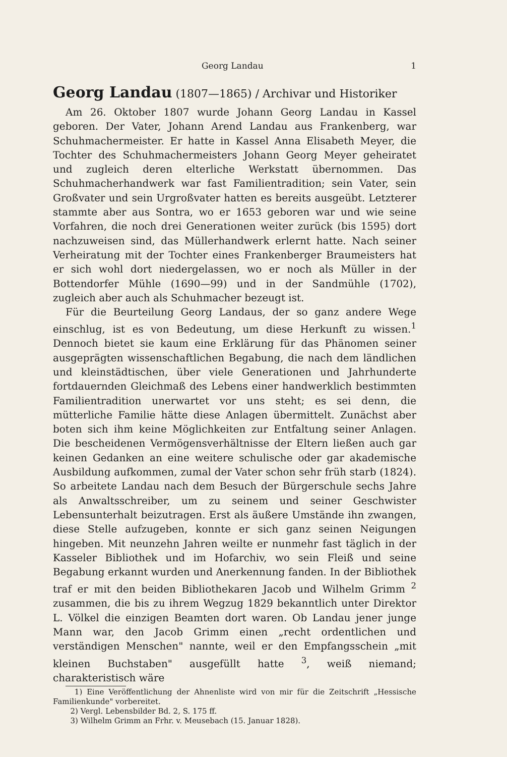Georg Landau 1
Georg Landau (1807—1865) / Archivar und Historiker
Am 26. Oktober 1807 wurde Johann Georg Landau in Kassel geboren. Der Vater, Johann Arend Landau aus Frankenberg, war Schuhmachermeister. Er hatte in Kassel Anna Elisabeth Meyer, die Tochter des Schuhmachermeisters Johann Georg Meyer geheiratet und zugleich deren elterliche Werkstatt übernommen. Das Schuhmacherhandwerk war fast Familientradition; sein Vater, sein Großvater und sein Urgroßvater hatten es bereits ausgeübt. Letzterer stammte aber aus Sontra, wo er 1653 geboren war und wie seine Vorfahren, die noch drei Generationen weiter zurück (bis 1595) dort nachzuweisen sind, das Müllerhandwerk erlernt hatte. Nach seiner Verheiratung mit der Tochter eines Frankenberger Braumeisters hat er sich wohl dort niedergelassen, wo er noch als Müller in der Bottendorfer Mühle (1690—99) und in der Sandmühle (1702), zugleich aber auch als Schuhmacher bezeugt ist.
Für die Beurteilung Georg Landaus, der so ganz andere Wege einschlug, ist es von Bedeutung, um diese Herkunft zu wissen.<sup>1</sup> Dennoch bietet sie kaum eine Erklärung für das Phänomen seiner ausgeprägten wissenschaftlichen Begabung, die nach dem ländlichen und kleinstädtischen, über viele Generationen und Jahrhunderte fortdauernden Gleichmaß des Lebens einer handwerklich bestimmten Familientradition unerwartet vor uns steht; es sei denn, die mütterliche Familie hätte diese Anlagen übermittelt. Zunächst aber boten sich ihm keine Möglichkeiten zur Entfaltung seiner Anlagen. Die bescheidenen Vermögensverhältnisse der Eltern ließen auch gar keinen Gedanken an eine weitere schulische oder gar akademische Ausbildung aufkommen, zumal der Vater schon sehr früh starb (1824). So arbeitete Landau nach dem Besuch der Bürgerschule sechs Jahre als Anwaltsschreiber, um zu seinem und seiner Geschwister Lebensunterhalt beizutragen. Erst als äußere Umstände ihn zwangen, diese Stelle aufzugeben, konnte er sich ganz seinen Neigungen hingeben. Mit neunzehn Jahren weilte er nunmehr fast täglich in der Kasseler Bibliothek und im Hofarchiv, wo sein Fleiß und seine Begabung erkannt wurden und Anerkennung fanden. In der Bibliothek traf er mit den beiden Bibliothekaren Jacob und Wilhelm Grimm <sup>2</sup> zusammen, die bis zu ihrem Wegzug 1829 bekanntlich unter Direktor L. Völkel die einzigen Beamten dort waren. Ob Landau jener junge Mann war, den Jacob Grimm einen „recht ordentlichen und verständigen Menschen" nannte, weil er den Empfangsschein „mit kleinen Buchstaben" ausgefüllt hatte <sup>3</sup>, weiß niemand; charakteristisch wäre
1) Eine Veröffentlichung der Ahnenliste wird von mir für die Zeitschrift „Hessische Familienkunde" vorbereitet.
2) Vergl. Lebensbilder Bd. 2, S. 175 ff.
3) Wilhelm Grimm an Frhr. v. Meusebach (15. Januar 1828).